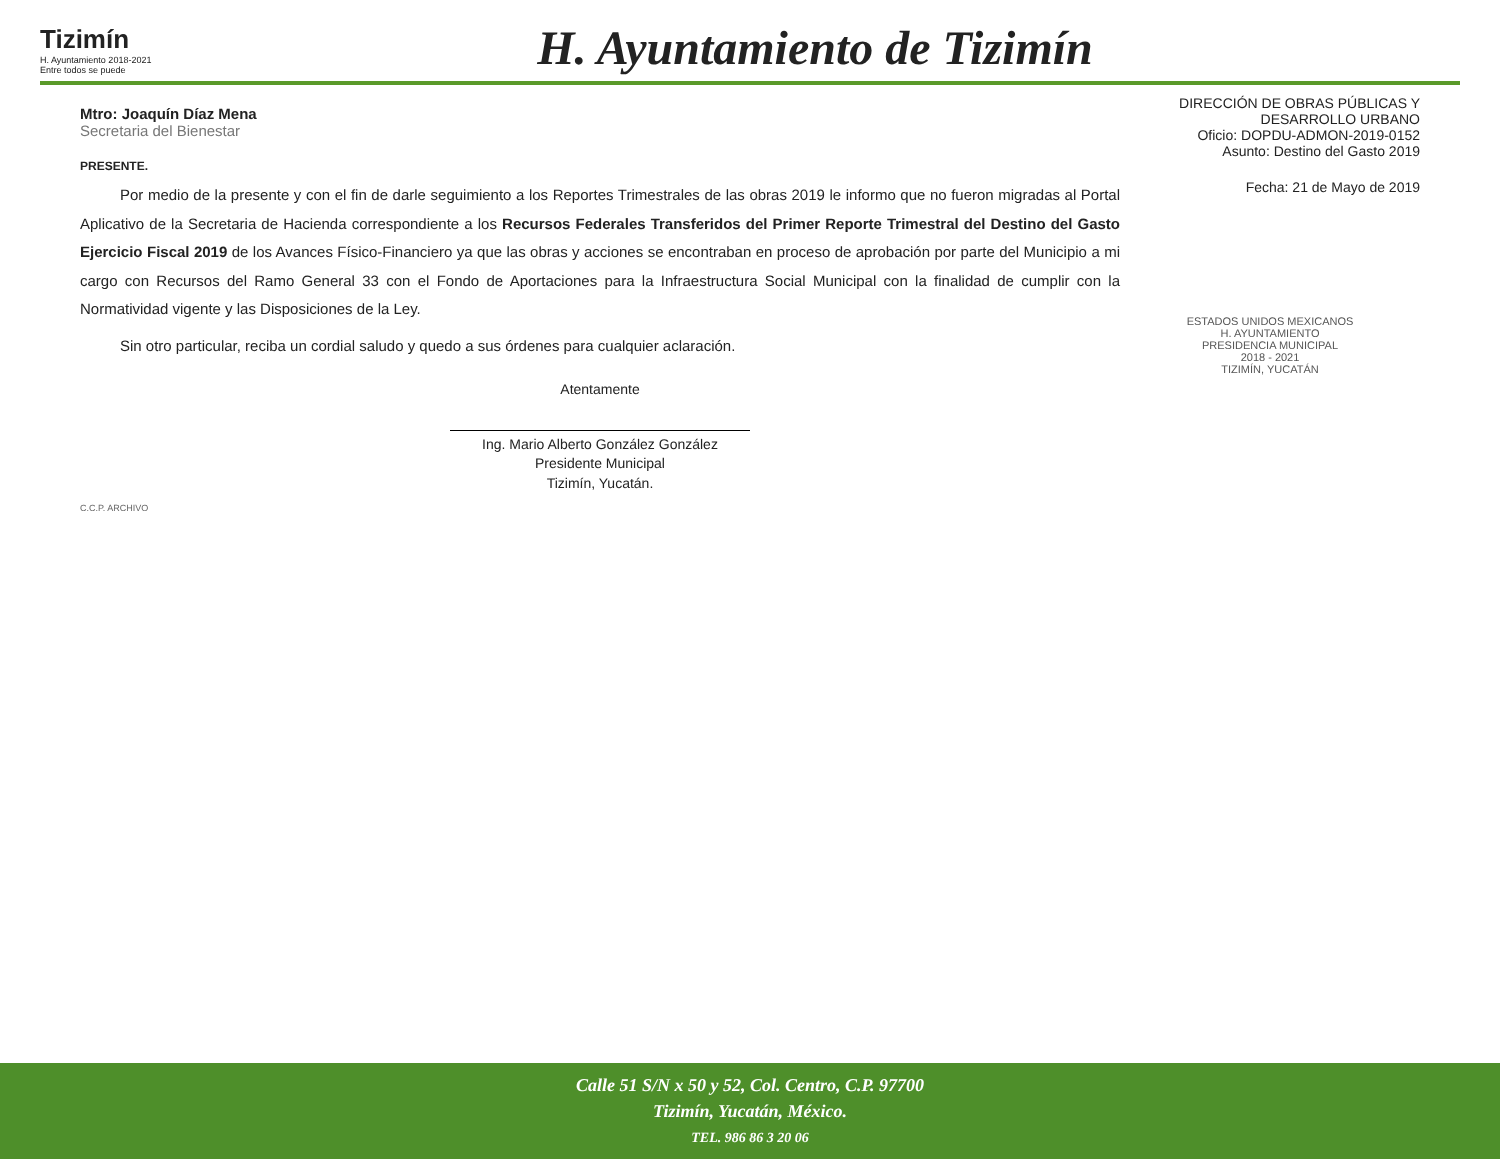Tizimín
H. Ayuntamiento 2018-2021
Entre todos se puede
H. Ayuntamiento de Tizimín
Mtro: Joaquín Díaz Mena
Secretaria del Bienestar
PRESENTE.
Por medio de la presente y con el fin de darle seguimiento a los Reportes Trimestrales de las obras 2019 le informo que no fueron migradas al Portal Aplicativo de la Secretaria de Hacienda correspondiente a los Recursos Federales Transferidos del Primer Reporte Trimestral del Destino del Gasto Ejercicio Fiscal 2019 de los Avances Físico-Financiero ya que las obras y acciones se encontraban en proceso de aprobación por parte del Municipio a mi cargo con Recursos del Ramo General 33 con el Fondo de Aportaciones para la Infraestructura Social Municipal con la finalidad de cumplir con la Normatividad vigente y las Disposiciones de la Ley.
Sin otro particular, reciba un cordial saludo y quedo a sus órdenes para cualquier aclaración.
Atentamente
Ing. Mario Alberto González González
Presidente Municipal
Tizimín, Yucatán.
C.C.P. ARCHIVO
DIRECCIÓN DE OBRAS PÚBLICAS Y
DESARROLLO URBANO
Oficio: DOPDU-ADMON-2019-0152
Asunto: Destino del Gasto 2019
Fecha: 21 de Mayo de 2019
ESTADOS UNIDOS MEXICANOS
H. AYUNTAMIENTO
PRESIDENCIA MUNICIPAL
2018 - 2021
TIZIMÍN, YUCATÁN
Calle 51 S/N x 50 y 52, Col. Centro, C.P. 97700
Tizimín, Yucatán, México.
TEL. 986 86 3 20 06